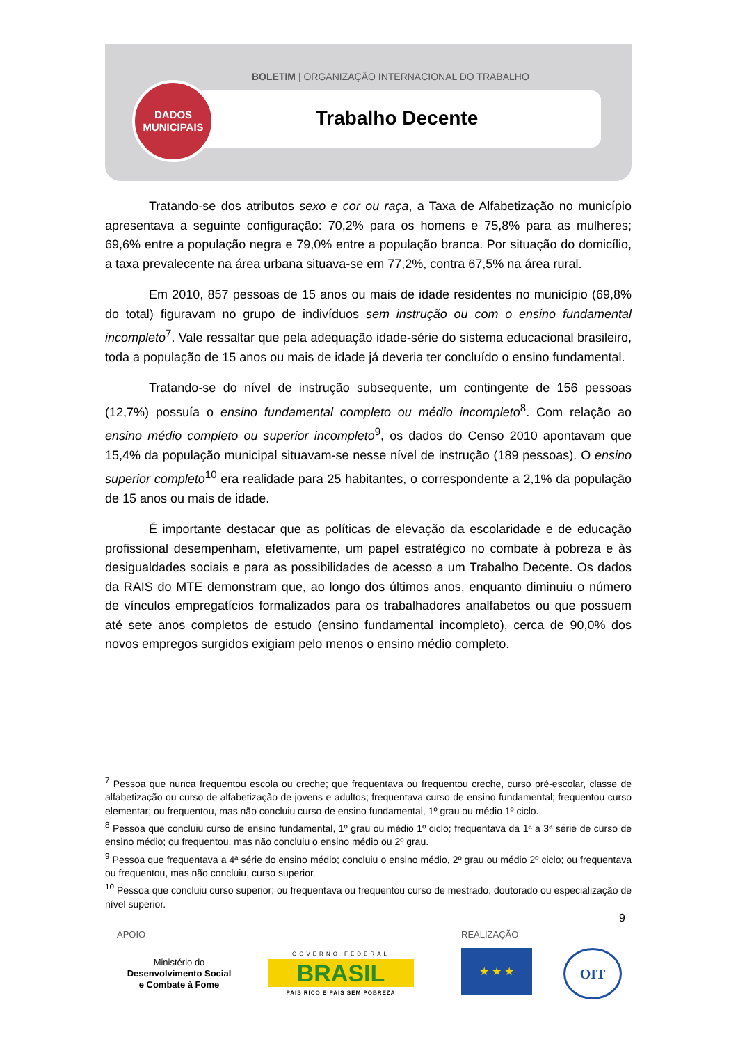BOLETIM | ORGANIZAÇÃO INTERNACIONAL DO TRABALHO
DADOS
MUNICIPAIS
Trabalho Decente
Tratando-se dos atributos sexo e cor ou raça, a Taxa de Alfabetização no município apresentava a seguinte configuração: 70,2% para os homens e 75,8% para as mulheres; 69,6% entre a população negra e 79,0% entre a população branca. Por situação do domicílio, a taxa prevalecente na área urbana situava-se em 77,2%, contra 67,5% na área rural.
Em 2010, 857 pessoas de 15 anos ou mais de idade residentes no município (69,8% do total) figuravam no grupo de indivíduos sem instrução ou com o ensino fundamental incompleto<sup>7</sup>. Vale ressaltar que pela adequação idade-série do sistema educacional brasileiro, toda a população de 15 anos ou mais de idade já deveria ter concluído o ensino fundamental.
Tratando-se do nível de instrução subsequente, um contingente de 156 pessoas (12,7%) possuía o ensino fundamental completo ou médio incompleto<sup>8</sup>. Com relação ao ensino médio completo ou superior incompleto<sup>9</sup>, os dados do Censo 2010 apontavam que 15,4% da população municipal situavam-se nesse nível de instrução (189 pessoas). O ensino superior completo<sup>10</sup> era realidade para 25 habitantes, o correspondente a 2,1% da população de 15 anos ou mais de idade.
É importante destacar que as políticas de elevação da escolaridade e de educação profissional desempenham, efetivamente, um papel estratégico no combate à pobreza e às desigualdades sociais e para as possibilidades de acesso a um Trabalho Decente. Os dados da RAIS do MTE demonstram que, ao longo dos últimos anos, enquanto diminuiu o número de vínculos empregatícios formalizados para os trabalhadores analfabetos ou que possuem até sete anos completos de estudo (ensino fundamental incompleto), cerca de 90,0% dos novos empregos surgidos exigiam pelo menos o ensino médio completo.
<sup>7</sup> Pessoa que nunca frequentou escola ou creche; que frequentava ou frequentou creche, curso pré-escolar, classe de alfabetização ou curso de alfabetização de jovens e adultos; frequentava curso de ensino fundamental; frequentou curso elementar; ou frequentou, mas não concluiu curso de ensino fundamental, 1º grau ou médio 1º ciclo.
<sup>8</sup> Pessoa que concluiu curso de ensino fundamental, 1º grau ou médio 1º ciclo; frequentava da 1ª a 3ª série de curso de ensino médio; ou frequentou, mas não concluiu o ensino médio ou 2º grau.
<sup>9</sup> Pessoa que frequentava a 4ª série do ensino médio; concluiu o ensino médio, 2º grau ou médio 2º ciclo; ou frequentava ou frequentou, mas não concluiu, curso superior.
<sup>10</sup> Pessoa que concluiu curso superior; ou frequentava ou frequentou curso de mestrado, doutorado ou especialização de nível superior.
9
APOIO REALIZAÇÃO
Ministério do
Desenvolvimento Social
e Combate à Fome
GOVERNO FEDERAL
BRASIL
PAÍS RICO É PAÍS SEM POBREZA
★ ★ ★ OIT